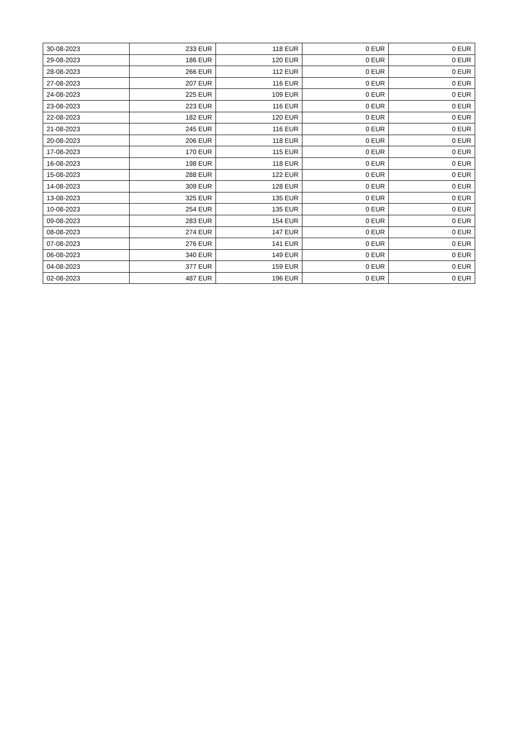| 30-08-2023 | 233 EUR | 118 EUR | 0 EUR | 0 EUR |
| 29-08-2023 | 186 EUR | 120 EUR | 0 EUR | 0 EUR |
| 28-08-2023 | 266 EUR | 112 EUR | 0 EUR | 0 EUR |
| 27-08-2023 | 207 EUR | 116 EUR | 0 EUR | 0 EUR |
| 24-08-2023 | 225 EUR | 109 EUR | 0 EUR | 0 EUR |
| 23-08-2023 | 223 EUR | 116 EUR | 0 EUR | 0 EUR |
| 22-08-2023 | 182 EUR | 120 EUR | 0 EUR | 0 EUR |
| 21-08-2023 | 245 EUR | 116 EUR | 0 EUR | 0 EUR |
| 20-08-2023 | 206 EUR | 118 EUR | 0 EUR | 0 EUR |
| 17-08-2023 | 170 EUR | 115 EUR | 0 EUR | 0 EUR |
| 16-08-2023 | 198 EUR | 118 EUR | 0 EUR | 0 EUR |
| 15-08-2023 | 288 EUR | 122 EUR | 0 EUR | 0 EUR |
| 14-08-2023 | 309 EUR | 128 EUR | 0 EUR | 0 EUR |
| 13-08-2023 | 325 EUR | 135 EUR | 0 EUR | 0 EUR |
| 10-08-2023 | 254 EUR | 135 EUR | 0 EUR | 0 EUR |
| 09-08-2023 | 283 EUR | 154 EUR | 0 EUR | 0 EUR |
| 08-08-2023 | 274 EUR | 147 EUR | 0 EUR | 0 EUR |
| 07-08-2023 | 276 EUR | 141 EUR | 0 EUR | 0 EUR |
| 06-08-2023 | 340 EUR | 149 EUR | 0 EUR | 0 EUR |
| 04-08-2023 | 377 EUR | 159 EUR | 0 EUR | 0 EUR |
| 02-08-2023 | 487 EUR | 196 EUR | 0 EUR | 0 EUR |